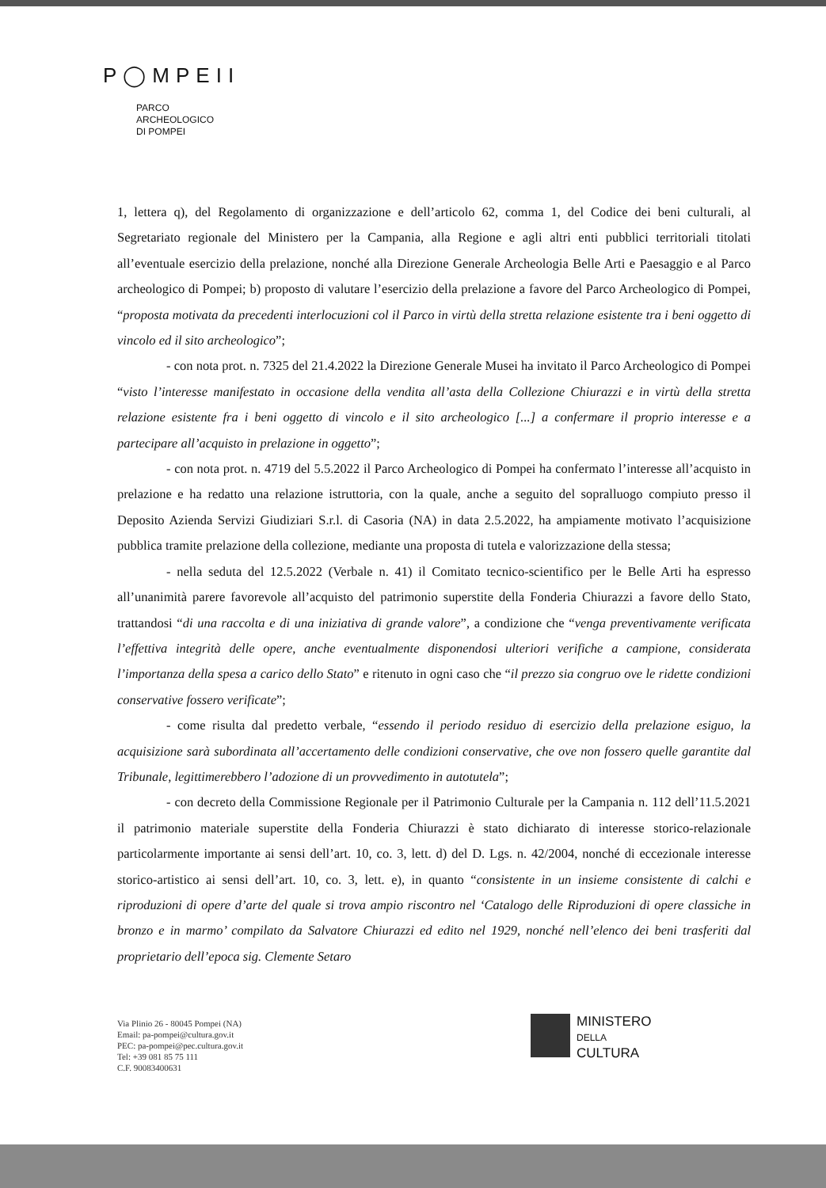P◯MPEII
PARCO
ARCHEOLOGICO
DI POMPEI
1, lettera q), del Regolamento di organizzazione e dell’articolo 62, comma 1, del Codice dei beni culturali, al Segretariato regionale del Ministero per la Campania, alla Regione e agli altri enti pubblici territoriali titolati all’eventuale esercizio della prelazione, nonché alla Direzione Generale Archeologia Belle Arti e Paesaggio e al Parco archeologico di Pompei; b) proposto di valutare l’esercizio della prelazione a favore del Parco Archeologico di Pompei, “proposta motivata da precedenti interlocuzioni col il Parco in virtù della stretta relazione esistente tra i beni oggetto di vincolo ed il sito archeologico”;
- con nota prot. n. 7325 del 21.4.2022 la Direzione Generale Musei ha invitato il Parco Archeologico di Pompei “visto l’interesse manifestato in occasione della vendita all’asta della Collezione Chiurazzi e in virtù della stretta relazione esistente fra i beni oggetto di vincolo e il sito archeologico [...] a confermare il proprio interesse e a partecipare all’acquisto in prelazione in oggetto”;
- con nota prot. n. 4719 del 5.5.2022 il Parco Archeologico di Pompei ha confermato l’interesse all’acquisto in prelazione e ha redatto una relazione istruttoria, con la quale, anche a seguito del sopralluogo compiuto presso il Deposito Azienda Servizi Giudiziari S.r.l. di Casoria (NA) in data 2.5.2022, ha ampiamente motivato l’acquisizione pubblica tramite prelazione della collezione, mediante una proposta di tutela e valorizzazione della stessa;
- nella seduta del 12.5.2022 (Verbale n. 41) il Comitato tecnico-scientifico per le Belle Arti ha espresso all’unanimità parere favorevole all’acquisto del patrimonio superstite della Fonderia Chiurazzi a favore dello Stato, trattandosi “di una raccolta e di una iniziativa di grande valore”, a condizione che “venga preventivamente verificata l’effettiva integrità delle opere, anche eventualmente disponendosi ulteriori verifiche a campione, considerata l’importanza della spesa a carico dello Stato” e ritenuto in ogni caso che “il prezzo sia congruo ove le ridette condizioni conservative fossero verificate”;
- come risulta dal predetto verbale, “essendo il periodo residuo di esercizio della prelazione esiguo, la acquisizione sarà subordinata all’accertamento delle condizioni conservative, che ove non fossero quelle garantite dal Tribunale, legittimerebbero l’adozione di un provvedimento in autotutela”;
- con decreto della Commissione Regionale per il Patrimonio Culturale per la Campania n. 112 dell’11.5.2021 il patrimonio materiale superstite della Fonderia Chiurazzi è stato dichiarato di interesse storico-relazionale particolarmente importante ai sensi dell’art. 10, co. 3, lett. d) del D. Lgs. n. 42/2004, nonché di eccezionale interesse storico-artistico ai sensi dell’art. 10, co. 3, lett. e), in quanto “consistente in un insieme consistente di calchi e riproduzioni di opere d’arte del quale si trova ampio riscontro nel ‘Catalogo delle Riproduzioni di opere classiche in bronzo e in marmo’ compilato da Salvatore Chiurazzi ed edito nel 1929, nonché nell’elenco dei beni trasferiti dal proprietario dell’epoca sig. Clemente Setaro
Via Plinio 26 - 80045 Pompei (NA)
Email: pa-pompei@cultura.gov.it
PEC: pa-pompei@pec.cultura.gov.it
Tel: +39 081 85 75 111
C.F. 90083400631
MINISTERO
DELLA
CULTURA